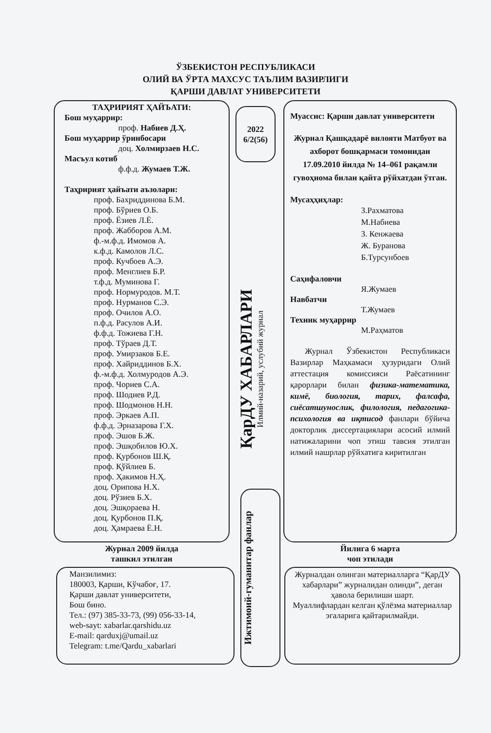ЎЗБЕКИСТОН РЕСПУБЛИКАСИ
ОЛИЙ ВА ЎРТА МАХСУС ТАЪЛИМ ВАЗИРЛИГИ
ҚАРШИ ДАВЛАТ УНИВЕРСИТЕТИ
ТАҲРИРИЯТ ҲАЙЪАТИ:
Бош муҳаррир:
проф. Набиев Д.Ҳ.
Бош муҳаррир ўринбосари
доц. Холмирзаев Н.С.
Масъул котиб
ф.ф.д. Жумаев Т.Ж.
Таҳририят ҳайъати аъзолари:
проф. Бахриддинова Б.М.
проф. Бўриев О.Б.
проф. Ёзиев Л.Ё.
проф. Жабборов А.М.
ф.-м.ф.д. Имомов А.
к.ф.д. Камолов Л.С.
проф. Кучбоев А.Э.
проф. Менглиев Б.Р.
т.ф.д. Муминова Г.
проф. Нормуродов. М.Т.
проф. Нурманов С.Э.
проф. Очилов А.О.
п.ф.д. Расулов А.И.
ф.ф.д. Тожиева Г.Н.
проф. Тўраев Д.Т.
проф. Умирзаков Б.Е.
проф. Хайриддинов Б.Х.
ф.-м.ф.д. Холмуродов А.Э.
проф. Чориев С.А.
проф. Шодиев Р.Д.
проф. Шодмонов Н.Н.
проф. Эркаев А.П.
ф.ф.д. Эрназарова Г.Х.
проф. Эшов Б.Ж.
проф. Эшқобилов Ю.Х.
проф. Қурбонов Ш.Қ.
проф. Қўйлиев Б.
проф. Ҳакимов Н.Ҳ.
доц. Орипова Н.Х.
доц. Рўзиев Б.Х.
доц. Эшқораева Н.
доц. Қурбонов П.Қ.
доц. Ҳамраева Ё.Н.
Журнал 2009 йилда
ташкил этилган
Манзилимиз:
180003, Қарши, Кўчабоғ, 17.
Қарши давлат университети,
Бош бино.
Тел.: (97) 385-33-73, (99) 056-33-14,
web-sayt: xabarlar.qarshidu.uz
E-mail: qarduxj@umail.uz
Telegram: t.me/Qardu_xabarlari
2022
6/2(56)
ҚарДУ ХАБАРЛАРИ
Илмий-назарий, услубий журнал
Ижтимоий-гуманитар фанлар
Муассис: Қарши давлат университети
Журнал Қашқадарё вилояти Матбуот ва ахборот бошқармаси томонидан 17.09.2010 йилда № 14–061 рақамли гувоҳнома билан қайта рўйхатдан ўтган.
Мусаҳҳиҳлар:
З.Рахматова
М.Набиева
З. Кенжаева
Ж. Буранова
Б.Турсунбоев
Саҳифаловчи
Я.Жумаев
Навбатчи
Т.Жумаев
Техник муҳаррир
М.Раҳматов
Журнал Ўзбекистон Республикаси Вазирлар Маҳкамаси ҳузуридаги Олий аттестация комиссияси Раёсатининг қарорлари билан физика-математика, кимё, биология, тарих, фалсафа, сиёсатшунослик, филология, педагогика-психология ва иқтисод фанлари бўйича докторлик диссертациялари асосий илмий натижаларини чоп этиш тавсия этилган илмий нашрлар рўйхатига киритилган
Йилига 6 марта
чоп этилади
Журналдан олинган материалларга “ҚарДУ хабарлари” журналидан олинди”, деган ҳавола берилиши шарт.
Муаллифлардан келган қўлёзма материаллар эгаларига қайтарилмайди.